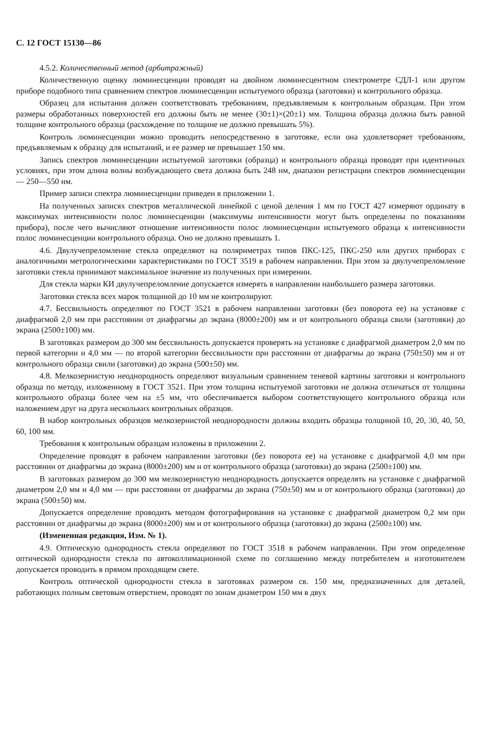С. 12 ГОСТ 15130—86
4.5.2. Количественный метод (арбитражный)
Количественную оценку люминесценции проводят на двойном люминесцентном спектрометре СДЛ-1 или другом приборе подобного типа сравнением спектров люминесценции испытуемого образца (заготовки) и контрольного образца.
Образец для испытания должен соответствовать требованиям, предъявляемым к контрольным образцам. При этом размеры обработанных поверхностей его должны быть не менее (30±1)×(20±1) мм. Толщина образца должна быть равной толщине контрольного образца (расхождение по толщине не должно превышать 5%).
Контроль люминесценции можно проводить непосредственно в заготовке, если она удовлетворяет требованиям, предъявляемым к образцу для испытаний, и ее размер не превышает 150 мм.
Запись спектров люминесценции испытуемой заготовки (образца) и контрольного образца проводят при идентичных условиях, при этом длина волны возбуждающего света должна быть 248 нм, диапазон регистрации спектров люминесценции — 250—550 нм.
Пример записи спектра люминесценции приведен в приложении 1.
На полученных записях спектров металлической линейкой с ценой деления 1 мм по ГОСТ 427 измеряют ординату в максимумах интенсивности полос люминесценции (максимумы интенсивности могут быть определены по показаниям прибора), после чего вычисляют отношение интенсивности полос люминесценции испытуемого образца к интенсивности полос люминесценции контрольного образца. Оно не должно превышать 1.
4.6. Двулучепреломление стекла определяют на поляриметрах типов ПКС-125, ПКС-250 или других приборах с аналогичными метрологическими характеристиками по ГОСТ 3519 в рабочем направлении. При этом за двулучепреломление заготовки стекла принимают максимальное значение из полученных при измерении.
Для стекла марки КИ двулучепреломление допускается измерять в направлении наибольшего размера заготовки.
Заготовки стекла всех марок толщиной до 10 мм не контролируют.
4.7. Бессвильность определяют по ГОСТ 3521 в рабочем направлении заготовки (без поворота ее) на установке с диафрагмой 2,0 мм при расстоянии от диафрагмы до экрана (8000±200) мм и от контрольного образца свили (заготовки) до экрана (2500±100) мм.
В заготовках размером до 300 мм бессвильность допускается проверять на установке с диафрагмой диаметром 2,0 мм по первой категории и 4,0 мм — по второй категории бессвильности при расстоянии от диафрагмы до экрана (750±50) мм и от контрольного образца свили (заготовки) до экрана (500±50) мм.
4.8. Мелкозернистую неоднородность определяют визуальным сравнением теневой картины заготовки и контрольного образца по методу, изложенному в ГОСТ 3521. При этом толщина испытуемой заготовки не должна отличаться от толщины контрольного образца более чем на ±5 мм, что обеспечивается выбором соответствующего контрольного образца или наложением друг на друга нескольких контрольных образцов.
В набор контрольных образцов мелкозернистой неоднородности должны входить образцы толщиной 10, 20, 30, 40, 50, 60, 100 мм.
Требования к контрольным образцам изложены в приложении 2.
Определение проводят в рабочем направлении заготовки (без поворота ее) на установке с диафрагмой 4,0 мм при расстоянии от диафрагмы до экрана (8000±200) мм и от контрольного образца (заготовки) до экрана (2500±100) мм.
В заготовках размером до 300 мм мелкозернистую неоднородность допускается определять на установке с диафрагмой диаметром 2,0 мм и 4,0 мм — при расстоянии от диафрагмы до экрана (750±50) мм и от контрольного образца (заготовки) до экрана (500±50) мм.
Допускается определение проводить методом фотографирования на установке с диафрагмой диаметром 0,2 мм при расстоянии от диафрагмы до экрана (8000±200) мм и от контрольного образца (заготовки) до экрана (2500±100) мм.
(Измененная редакция, Изм. № 1).
4.9. Оптическую однородность стекла определяют по ГОСТ 3518 в рабочем направлении. При этом определение оптической однородности стекла по автоколлимационной схеме по соглашению между потребителем и изготовителем допускается проводить в прямом проходящем свете.
Контроль оптической однородности стекла в заготовках размером св. 150 мм, предназначенных для деталей, работающих полным световым отверстием, проводят по зонам диаметром 150 мм в двух